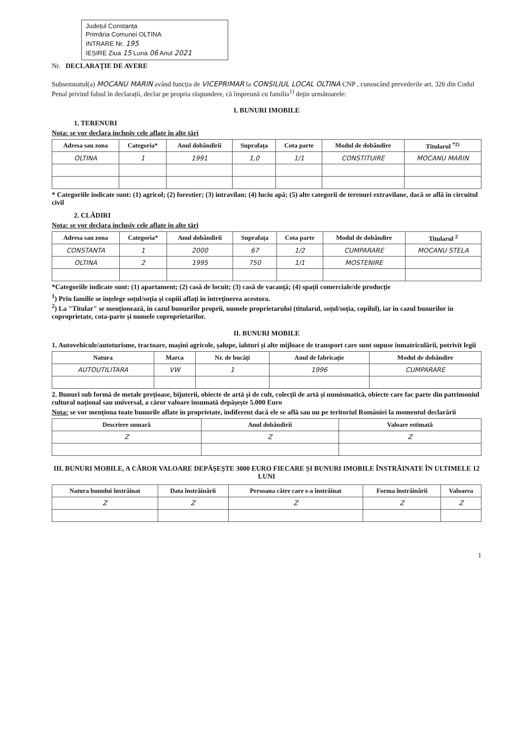Județul Constanța
Primăria Comunei OLTINA
INTRARE Nr. 195
IEȘIRE Ziua 15 Luna 06 Anul 2021
Nr. DECLARAȚIE DE AVERE
Subsemnatul(a) MOCANU MARIN având funcția de VICEPRIMAR la CONSILIUL LOCAL OLTINA CNP , cunoscând prevederile art. 326 din Codul Penal privind falsul în declarații, declar pe propria răspundere, că împreună cu familia<sup>1)</sup> dețin următoarele:
I. BUNURI IMOBILE
1. TERENURI
Nota: se vor declara inclusiv cele aflate în alte țări
| Adresa sau zona | Categoria* | Anul dobândirii | Suprafața | Cota parte | Modul de dobândire | Titularul <sup>*2)</sup> |
| --- | --- | --- | --- | --- | --- | --- |
| OLTINA | 1 | 1991 | 1,0 | 1/1 | CONSTITUIRE | MOCANU MARIN |
* Categoriile indicate sunt: (1) agricol; (2) forestier; (3) intravilan; (4) luciu apă; (5) alte categorii de terenuri extravilane, dacă se află în circuitul civil
2. CLĂDIRI
Nota: se vor declara inclusiv cele aflate în alte țări
| Adresa sau zona | Categoria* | Anul dobândirii | Suprafața | Cota parte | Modul de dobândire | Titularul <sup>2</sup> |
| --- | --- | --- | --- | --- | --- | --- |
| CONSTANTA | 1 | 2000 | 67 | 1/2 | CUMPARARE | MOCANU STELA |
| OLTINA | 2 | 1995 | 750 | 1/1 | MOSTENIRE | |
*Categoriile indicate sunt: (1) apartament; (2) casă de locuit; (3) casă de vacanță; (4) spații comerciale/de producție
<sup>1</sup>) Prin familie se înțelege soțul/soția și copiii aflați în întreținerea acestora.
<sup>2</sup>) La "Titular" se menționează, în cazul bunurilor proprii, numele proprietarului (titularul, soțul/soția, copilul), iar în cazul bunurilor în coproprietate, cota-parte și numele coproprietarilor.
II. BUNURI MOBILE
1. Autovehicule/autoturisme, tractoare, mașini agricole, șalupe, iahturi și alte mijloace de transport care sunt supuse înmatriculării, potrivit legii
| Natura | Marca | Nr. de bucăți | Anul de fabricație | Modul de dobândire |
| --- | --- | --- | --- | --- |
| AUTOUTILITARA | VW | 1 | 1996 | CUMPARARE |
2. Bunuri sub formă de metale prețioase, bijuterii, obiecte de artă și de cult, colecții de artă și numismatică, obiecte care fac parte din patrimoniul cultural național sau universal, a căror valoare însumată depășește 5.000 Euro
Nota: se vor menționa toate bunurile aflate în proprietate, indiferent dacă ele se află sau nu pe teritoriul României la momentul declarării
| Descriere sumară | Anul dobândirii | Valoare estimată |
| --- | --- | --- |
| Z | Z | Z |
III. BUNURI MOBILE, A CĂROR VALOARE DEPĂȘEȘTE 3000 EURO FIECARE ȘI BUNURI IMOBILE ÎNSTRĂINATE ÎN ULTIMELE 12 LUNI
| Natura bunului înstrăinat | Data înstrăinării | Persoana către care s-a înstrăinat | Forma înstrăinării | Valoarea |
| --- | --- | --- | --- | --- |
| Z | Z | Z | Z | Z |
1